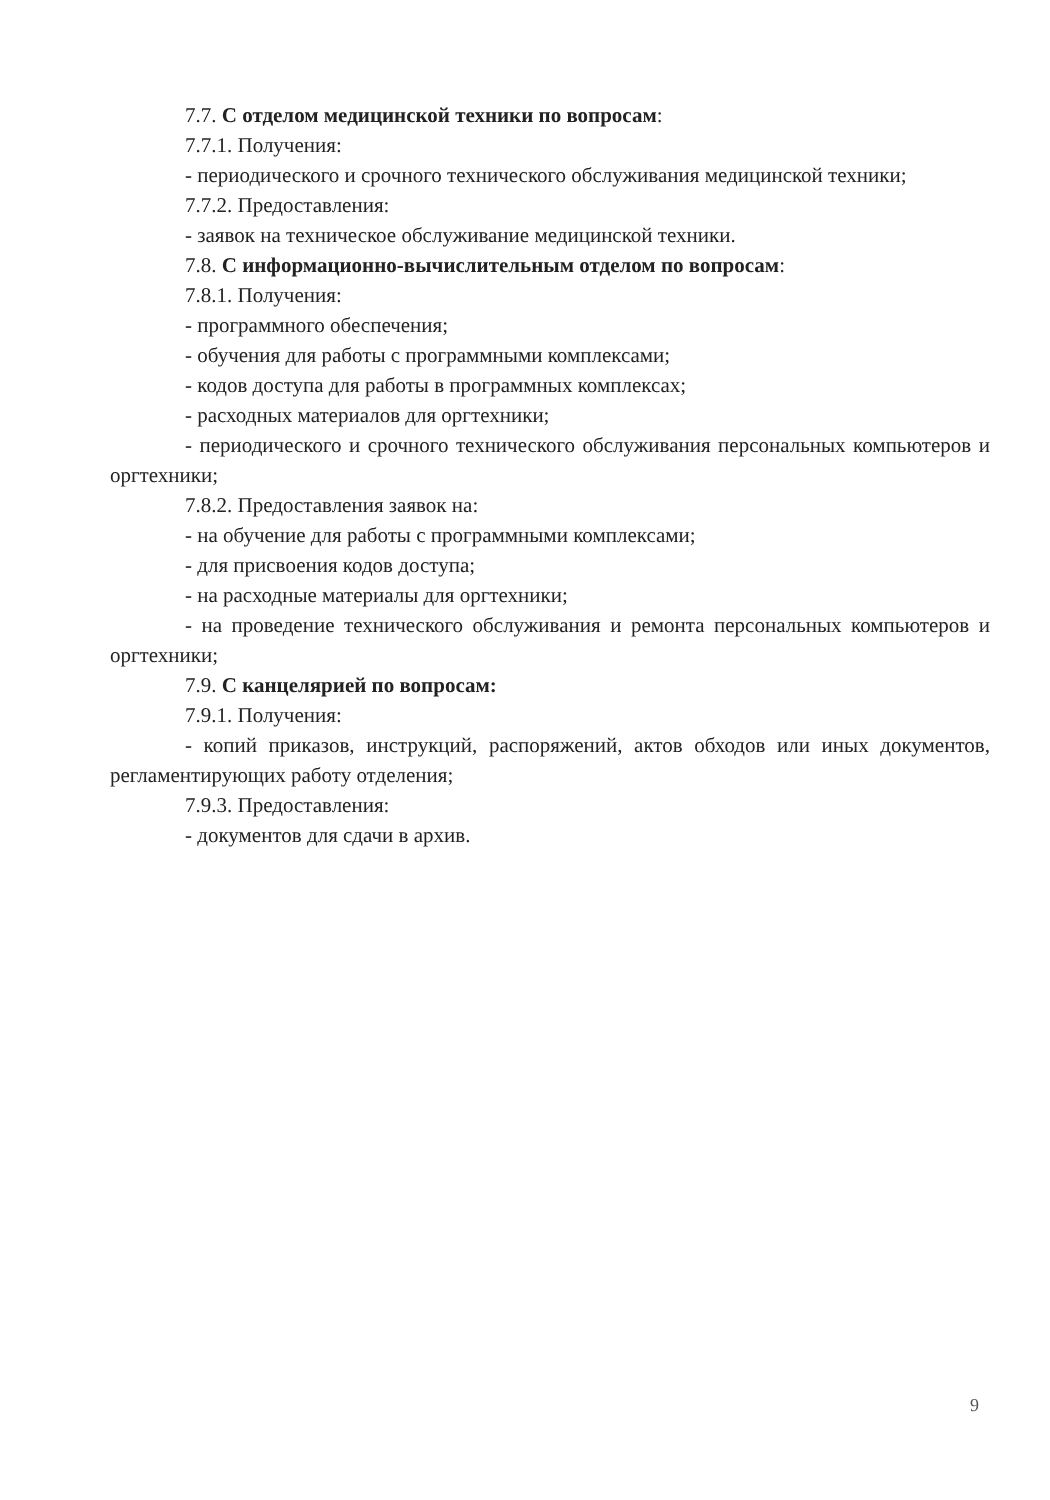7.7. С отделом медицинской техники по вопросам:
7.7.1. Получения:
- периодического и срочного технического обслуживания медицинской техники;
7.7.2. Предоставления:
- заявок на техническое обслуживание медицинской техники.
7.8. С информационно-вычислительным отделом по вопросам:
7.8.1. Получения:
- программного обеспечения;
- обучения для работы с программными комплексами;
- кодов доступа для работы в программных комплексах;
- расходных материалов для оргтехники;
- периодического и срочного технического обслуживания персональных компьютеров и оргтехники;
7.8.2. Предоставления заявок на:
- на обучение для работы с программными комплексами;
- для присвоения кодов доступа;
- на расходные материалы для оргтехники;
- на проведение технического обслуживания и ремонта персональных компьютеров и оргтехники;
7.9. С канцелярией по вопросам:
7.9.1. Получения:
- копий приказов, инструкций, распоряжений, актов обходов или иных документов, регламентирующих работу отделения;
7.9.3. Предоставления:
- документов для сдачи в архив.
9